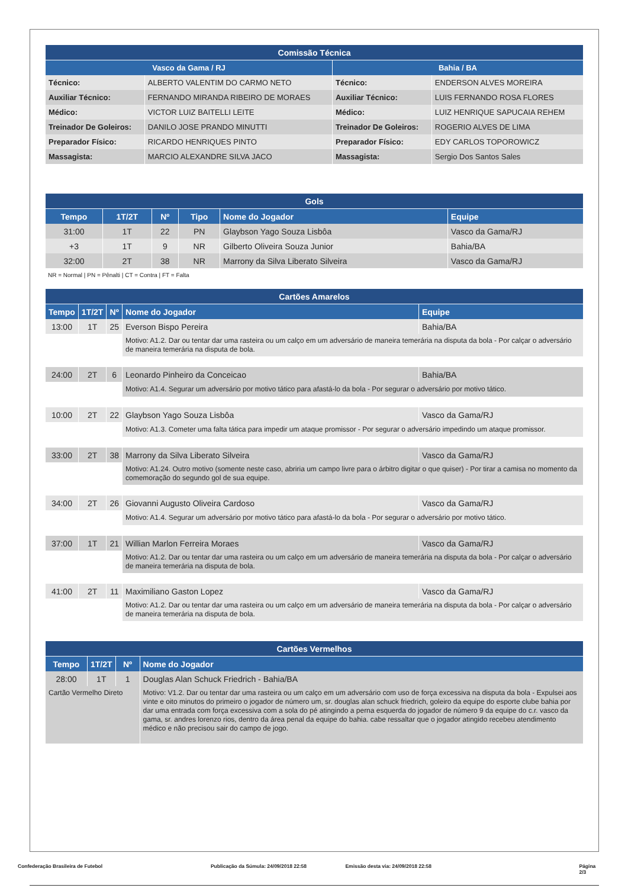| Comissão Técnica | | | |
| Vasco da Gama / RJ | | Bahia / BA | |
| Técnico: | ALBERTO VALENTIM DO CARMO NETO | Técnico: | ENDERSON ALVES MOREIRA |
| Auxiliar Técnico: | FERNANDO MIRANDA RIBEIRO DE MORAES | Auxiliar Técnico: | LUIS FERNANDO ROSA FLORES |
| Médico: | VICTOR LUIZ BAITELLI LEITE | Médico: | LUIZ HENRIQUE SAPUCAIA REHEM |
| Treinador De Goleiros: | DANILO JOSE PRANDO MINUTTI | Treinador De Goleiros: | ROGERIO ALVES DE LIMA |
| Preparador Físico: | RICARDO HENRIQUES PINTO | Preparador Físico: | EDY CARLOS TOPOROWICZ |
| Massagista: | MARCIO ALEXANDRE SILVA JACO | Massagista: | Sergio Dos Santos Sales |
| Gols | | | | | |
| Tempo | 1T/2T | Nº | Tipo | Nome do Jogador | Equipe |
| 31:00 | 1T | 22 | PN | Glaybson Yago Souza Lisbôa | Vasco da Gama/RJ |
| +3 | 1T | 9 | NR | Gilberto Oliveira Souza Junior | Bahia/BA |
| 32:00 | 2T | 38 | NR | Marrony da Silva Liberato Silveira | Vasco da Gama/RJ |
NR = Normal | PN = Pênalti | CT = Contra | FT = Falta
| Cartões Amarelos | | | | |
| Tempo | 1T/2T | Nº | Nome do Jogador | Equipe |
| 13:00 | 1T | 25 | Everson Bispo Pereira | Bahia/BA |
| | | | Motivo: A1.2. Dar ou tentar dar uma rasteira ou um calço em um adversário de maneira temerária na disputa da bola - Por calçar o adversário de maneira temerária na disputa de bola. | |
| 24:00 | 2T | 6 | Leonardo Pinheiro da Conceicao | Bahia/BA |
| | | | Motivo: A1.4. Segurar um adversário por motivo tático para afastá-lo da bola - Por segurar o adversário por motivo tático. | |
| 10:00 | 2T | 22 | Glaybson Yago Souza Lisbôa | Vasco da Gama/RJ |
| | | | Motivo: A1.3. Cometer uma falta tática para impedir um ataque promissor - Por segurar o adversário impedindo um ataque promissor. | |
| 33:00 | 2T | 38 | Marrony da Silva Liberato Silveira | Vasco da Gama/RJ |
| | | | Motivo: A1.24. Outro motivo (somente neste caso, abriria um campo livre para o árbitro digitar o que quiser) - Por tirar a camisa no momento da comemoração do segundo gol de sua equipe. | |
| 34:00 | 2T | 26 | Giovanni Augusto Oliveira Cardoso | Vasco da Gama/RJ |
| | | | Motivo: A1.4. Segurar um adversário por motivo tático para afastá-lo da bola - Por segurar o adversário por motivo tático. | |
| 37:00 | 1T | 21 | Willian Marlon Ferreira Moraes | Vasco da Gama/RJ |
| | | | Motivo: A1.2. Dar ou tentar dar uma rasteira ou um calço em um adversário de maneira temerária na disputa da bola - Por calçar o adversário de maneira temerária na disputa de bola. | |
| 41:00 | 2T | 11 | Maximiliano Gaston Lopez | Vasco da Gama/RJ |
| | | | Motivo: A1.2. Dar ou tentar dar uma rasteira ou um calço em um adversário de maneira temerária na disputa da bola - Por calçar o adversário de maneira temerária na disputa de bola. | |
| Cartões Vermelhos | | | |
| Tempo | 1T/2T | Nº | Nome do Jogador |
| 28:00 | 1T | 1 | Douglas Alan Schuck Friedrich - Bahia/BA |
| Cartão Vermelho Direto | | | Motivo: V1.2. Dar ou tentar dar uma rasteira ou um calço em um adversário com uso de força excessiva na disputa da bola - Expulsei aos vinte e oito minutos do primeiro o jogador de número um, sr. douglas alan schuck friedrich, goleiro da equipe do esporte clube bahia por dar uma entrada com força excessiva com a sola do pé atingindo a perna esquerda do jogador de número 9 da equipe do c.r. vasco da gama, sr. andres lorenzo rios, dentro da área penal da equipe do bahia. cabe ressaltar que o jogador atingido recebeu atendimento médico e não precisou sair do campo de jogo. |
Confederação Brasileira de Futebol Publicação da Súmula: 24/09/2018 22:58 Emissão desta via: 24/09/2018 22:58 Página 2/3